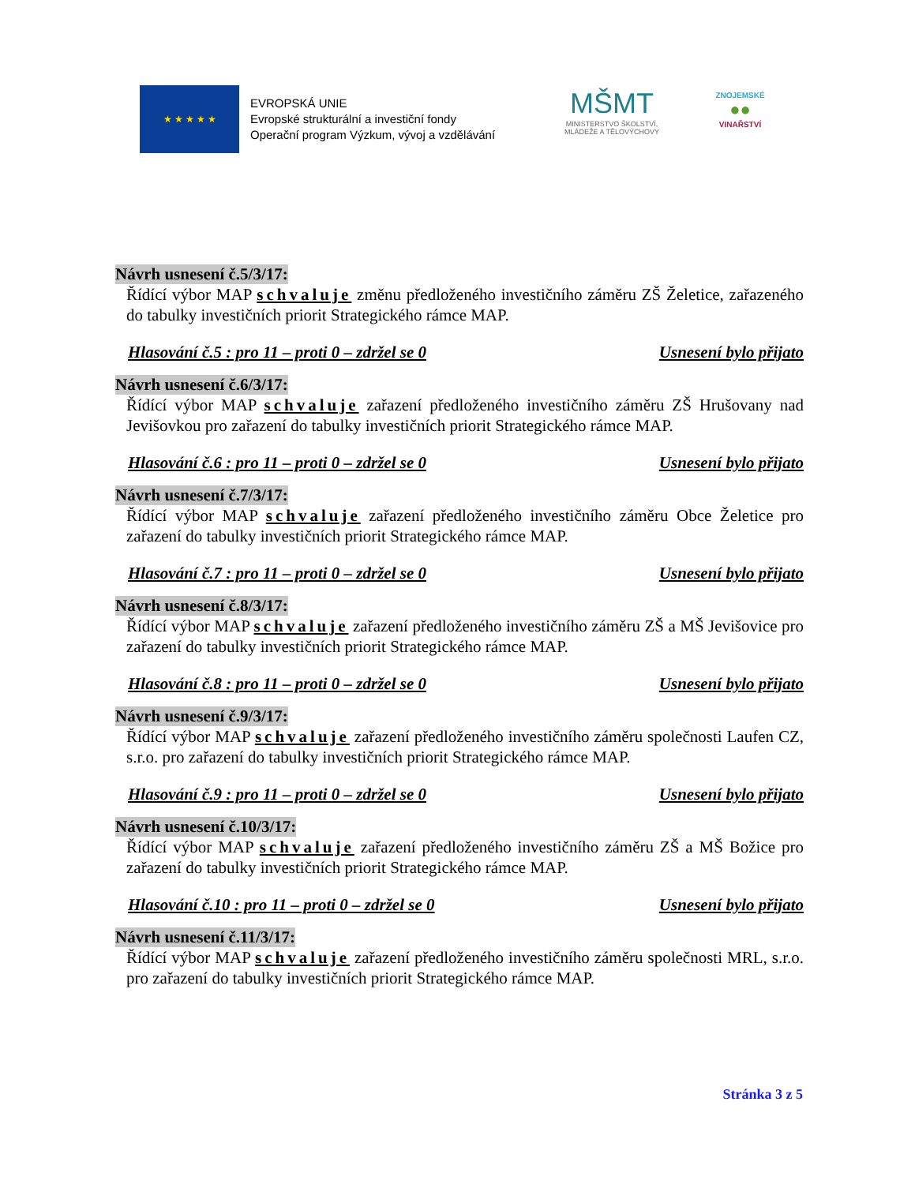★ ★ ★ ★ ★
EVROPSKÁ UNIE
Evropské strukturální a investiční fondy
Operační program Výzkum, vývoj a vzdělávání
MŠMT
MINISTERSTVO ŠKOLSTVÍ,
MLÁDEŽE A TĚLOVÝCHOVY
ZNOJEMSKÉ
●●
VINAŘSTVÍ
Návrh usnesení č.5/3/17:
Řídící výbor MAP schvaluje změnu předloženého investičního záměru ZŠ Želetice, zařazeného do tabulky investičních priorit Strategického rámce MAP.
Hlasování č.5 : pro 11 – proti 0 – zdržel se 0 Usnesení bylo přijato
Návrh usnesení č.6/3/17:
Řídící výbor MAP schvaluje zařazení předloženého investičního záměru ZŠ Hrušovany nad Jevišovkou pro zařazení do tabulky investičních priorit Strategického rámce MAP.
Hlasování č.6 : pro 11 – proti 0 – zdržel se 0 Usnesení bylo přijato
Návrh usnesení č.7/3/17:
Řídící výbor MAP schvaluje zařazení předloženého investičního záměru Obce Želetice pro zařazení do tabulky investičních priorit Strategického rámce MAP.
Hlasování č.7 : pro 11 – proti 0 – zdržel se 0 Usnesení bylo přijato
Návrh usnesení č.8/3/17:
Řídící výbor MAP schvaluje zařazení předloženého investičního záměru ZŠ a MŠ Jevišovice pro zařazení do tabulky investičních priorit Strategického rámce MAP.
Hlasování č.8 : pro 11 – proti 0 – zdržel se 0 Usnesení bylo přijato
Návrh usnesení č.9/3/17:
Řídící výbor MAP schvaluje zařazení předloženého investičního záměru společnosti Laufen CZ, s.r.o. pro zařazení do tabulky investičních priorit Strategického rámce MAP.
Hlasování č.9 : pro 11 – proti 0 – zdržel se 0 Usnesení bylo přijato
Návrh usnesení č.10/3/17:
Řídící výbor MAP schvaluje zařazení předloženého investičního záměru ZŠ a MŠ Božice pro zařazení do tabulky investičních priorit Strategického rámce MAP.
Hlasování č.10 : pro 11 – proti 0 – zdržel se 0 Usnesení bylo přijato
Návrh usnesení č.11/3/17:
Řídící výbor MAP schvaluje zařazení předloženého investičního záměru společnosti MRL, s.r.o. pro zařazení do tabulky investičních priorit Strategického rámce MAP.
Stránka 3 z 5